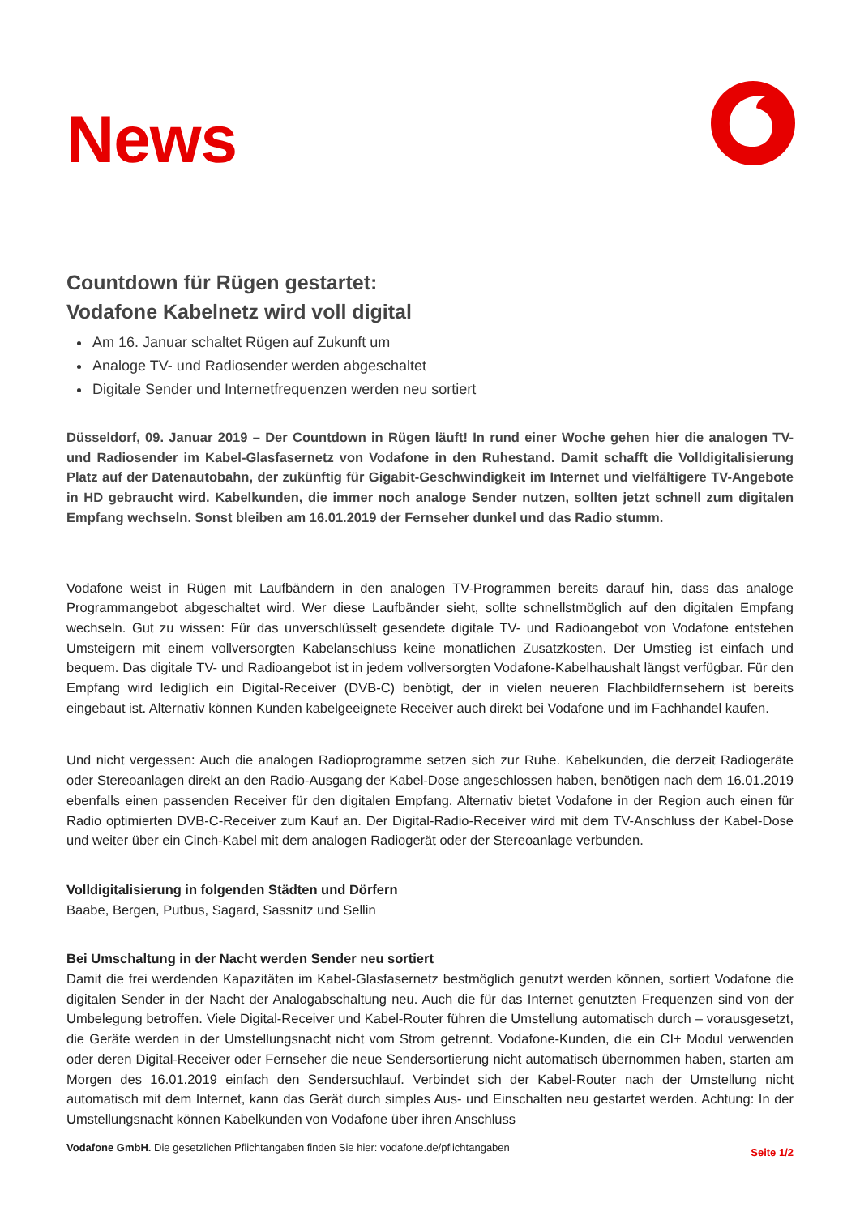News
Countdown für Rügen gestartet:
Vodafone Kabelnetz wird voll digital
Am 16. Januar schaltet Rügen auf Zukunft um
Analoge TV- und Radiosender werden abgeschaltet
Digitale Sender und Internetfrequenzen werden neu sortiert
Düsseldorf, 09. Januar 2019 – Der Countdown in Rügen läuft! In rund einer Woche gehen hier die analogen TV- und Radiosender im Kabel-Glasfasernetz von Vodafone in den Ruhestand. Damit schafft die Volldigitalisierung Platz auf der Datenautobahn, der zukünftig für Gigabit-Geschwindigkeit im Internet und vielfältigere TV-Angebote in HD gebraucht wird. Kabelkunden, die immer noch analoge Sender nutzen, sollten jetzt schnell zum digitalen Empfang wechseln. Sonst bleiben am 16.01.2019 der Fernseher dunkel und das Radio stumm.
Vodafone weist in Rügen mit Laufbändern in den analogen TV-Programmen bereits darauf hin, dass das analoge Programmangebot abgeschaltet wird. Wer diese Laufbänder sieht, sollte schnellstmöglich auf den digitalen Empfang wechseln. Gut zu wissen: Für das unverschlüsselt gesendete digitale TV- und Radioangebot von Vodafone entstehen Umsteigern mit einem vollversorgten Kabelanschluss keine monatlichen Zusatzkosten. Der Umstieg ist einfach und bequem. Das digitale TV- und Radioangebot ist in jedem vollversorgten Vodafone-Kabelhaushalt längst verfügbar. Für den Empfang wird lediglich ein Digital-Receiver (DVB-C) benötigt, der in vielen neueren Flachbildfernsehern ist bereits eingebaut ist. Alternativ können Kunden kabelgeeignete Receiver auch direkt bei Vodafone und im Fachhandel kaufen.
Und nicht vergessen: Auch die analogen Radioprogramme setzen sich zur Ruhe. Kabelkunden, die derzeit Radiogeräte oder Stereoanlagen direkt an den Radio-Ausgang der Kabel-Dose angeschlossen haben, benötigen nach dem 16.01.2019 ebenfalls einen passenden Receiver für den digitalen Empfang. Alternativ bietet Vodafone in der Region auch einen für Radio optimierten DVB-C-Receiver zum Kauf an. Der Digital-Radio-Receiver wird mit dem TV-Anschluss der Kabel-Dose und weiter über ein Cinch-Kabel mit dem analogen Radiogerät oder der Stereoanlage verbunden.
Volldigitalisierung in folgenden Städten und Dörfern
Baabe, Bergen, Putbus, Sagard, Sassnitz und Sellin
Bei Umschaltung in der Nacht werden Sender neu sortiert
Damit die frei werdenden Kapazitäten im Kabel-Glasfasernetz bestmöglich genutzt werden können, sortiert Vodafone die digitalen Sender in der Nacht der Analogabschaltung neu. Auch die für das Internet genutzten Frequenzen sind von der Umbelegung betroffen. Viele Digital-Receiver und Kabel-Router führen die Umstellung automatisch durch – vorausgesetzt, die Geräte werden in der Umstellungsnacht nicht vom Strom getrennt. Vodafone-Kunden, die ein CI+ Modul verwenden oder deren Digital-Receiver oder Fernseher die neue Sendersortierung nicht automatisch übernommen haben, starten am Morgen des 16.01.2019 einfach den Sendersuchlauf. Verbindet sich der Kabel-Router nach der Umstellung nicht automatisch mit dem Internet, kann das Gerät durch simples Aus- und Einschalten neu gestartet werden. Achtung: In der Umstellungsnacht können Kabelkunden von Vodafone über ihren Anschluss
Vodafone GmbH. Die gesetzlichen Pflichtangaben finden Sie hier: vodafone.de/pflichtangaben
Seite 1/2